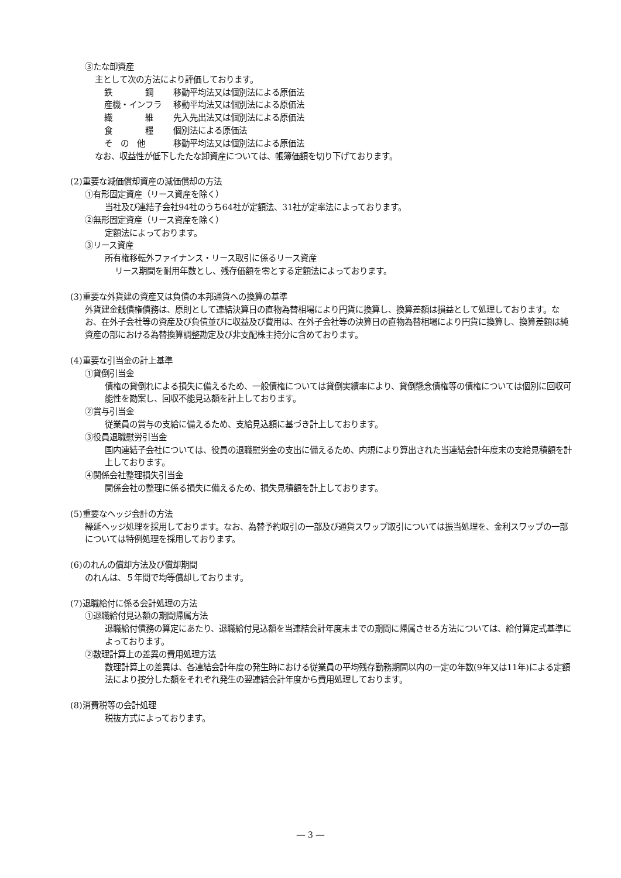③たな卸資産
主として次の方法により評価しております。
鉄　　　　鋼 移動平均法又は個別法による原価法
産機・インフラ 移動平均法又は個別法による原価法
繊　　　　維 先入先出法又は個別法による原価法
食　　　　糧 個別法による原価法
そ　の　他 移動平均法又は個別法による原価法
なお、収益性が低下したたな卸資産については、帳簿価額を切り下げております。
(2)重要な減価償却資産の減価償却の方法
①有形固定資産（リース資産を除く）
当社及び連結子会社94社のうち64社が定額法、31社が定率法によっております。
②無形固定資産（リース資産を除く）
定額法によっております。
③リース資産
所有権移転外ファイナンス・リース取引に係るリース資産
リース期間を耐用年数とし、残存価額を零とする定額法によっております。
(3)重要な外貨建の資産又は負債の本邦通貨への換算の基準
外貨建金銭債権債務は、原則として連結決算日の直物為替相場により円貨に換算し、換算差額は損益として処理しております。なお、在外子会社等の資産及び負債並びに収益及び費用は、在外子会社等の決算日の直物為替相場により円貨に換算し、換算差額は純資産の部における為替換算調整勘定及び非支配株主持分に含めております。
(4)重要な引当金の計上基準
①貸倒引当金
債権の貸倒れによる損失に備えるため、一般債権については貸倒実績率により、貸倒懸念債権等の債権については個別に回収可能性を勘案し、回収不能見込額を計上しております。
②賞与引当金
従業員の賞与の支給に備えるため、支給見込額に基づき計上しております。
③役員退職慰労引当金
国内連結子会社については、役員の退職慰労金の支出に備えるため、内規により算出された当連結会計年度末の支給見積額を計上しております。
④関係会社整理損失引当金
関係会社の整理に係る損失に備えるため、損失見積額を計上しております。
(5)重要なヘッジ会計の方法
繰延ヘッジ処理を採用しております。なお、為替予約取引の一部及び通貨スワップ取引については振当処理を、金利スワップの一部については特例処理を採用しております。
(6)のれんの償却方法及び償却期間
のれんは、５年間で均等償却しております。
(7)退職給付に係る会計処理の方法
①退職給付見込額の期間帰属方法
退職給付債務の算定にあたり、退職給付見込額を当連結会計年度末までの期間に帰属させる方法については、給付算定式基準によっております。
②数理計算上の差異の費用処理方法
数理計算上の差異は、各連結会計年度の発生時における従業員の平均残存勤務期間以内の一定の年数(9年又は11年)による定額法により按分した額をそれぞれ発生の翌連結会計年度から費用処理しております。
(8)消費税等の会計処理
税抜方式によっております。
― 3 ―